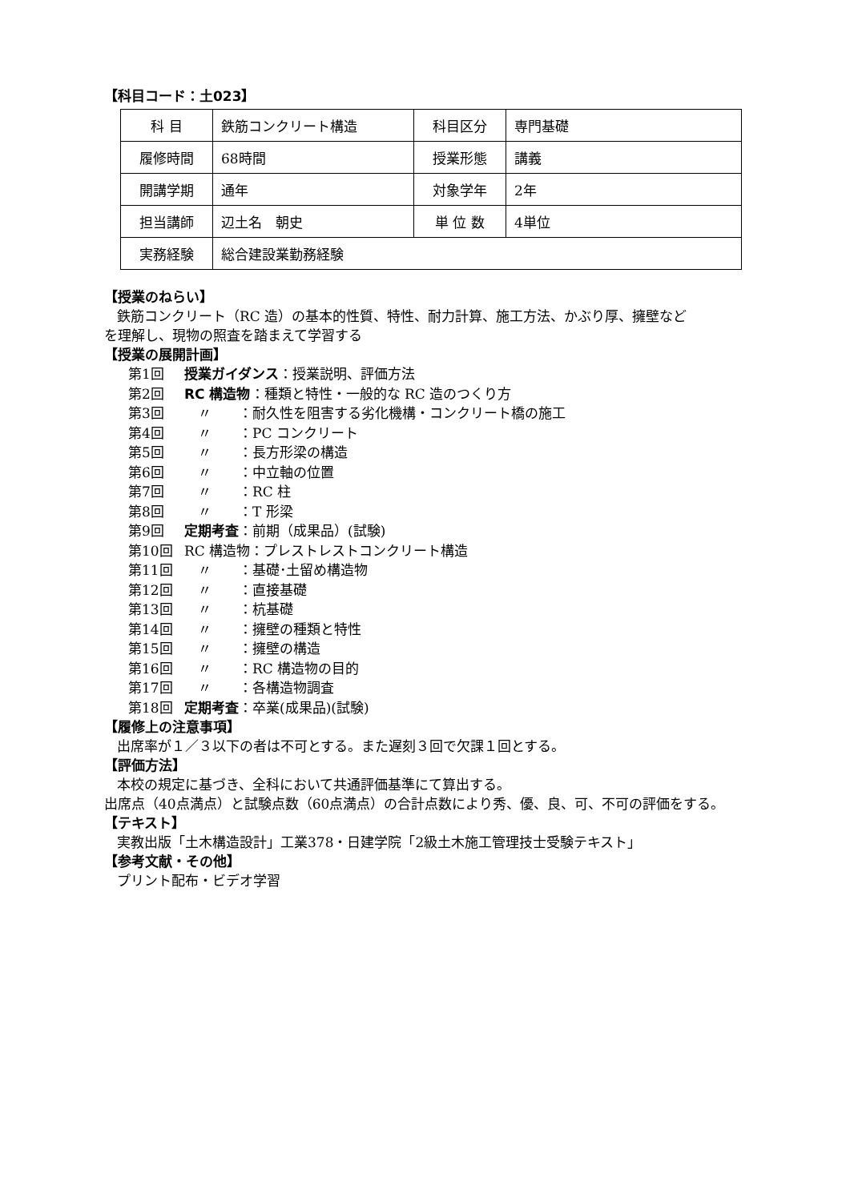【科目コード：土023】
| 科 目 | 鉄筋コンクリート構造 | 科目区分 | 専門基礎 |
| 履修時間 | 68時間 | 授業形態 | 講義 |
| 開講学期 | 通年 | 対象学年 | 2年 |
| 担当講師 | 辺土名 朝史 | 単 位 数 | 4単位 |
| 実務経験 | 総合建設業勤務経験 | | |
【授業のねらい】
鉄筋コンクリート（RC 造）の基本的性質、特性、耐力計算、施工方法、かぶり厚、擁壁など
を理解し、現物の照査を踏まえて学習する
【授業の展開計画】
第1回 授業ガイダンス：授業説明、評価方法
第2回 RC 構造物：種類と特性・一般的な RC 造のつくり方
第3回　〃　　：耐久性を阻害する劣化機構・コンクリート橋の施工
第4回　〃　　：PC コンクリート
第5回　〃　　：長方形梁の構造
第6回　〃　　：中立軸の位置
第7回　〃　　：RC 柱
第8回　〃　　：T 形梁
第9回 定期考査：前期（成果品）(試験)
第10回 RC 構造物：プレストレストコンクリート構造
第11回　〃　　：基礎･土留め構造物
第12回　〃　　：直接基礎
第13回　〃　　：杭基礎
第14回　〃　　：擁壁の種類と特性
第15回　〃　　：擁壁の構造
第16回　〃　　：RC 構造物の目的
第17回　〃　　：各構造物調査
第18回 定期考査：卒業(成果品)(試験)
【履修上の注意事項】
出席率が１／３以下の者は不可とする。また遅刻３回で欠課１回とする。
【評価方法】
本校の規定に基づき、全科において共通評価基準にて算出する。
出席点（40点満点）と試験点数（60点満点）の合計点数により秀、優、良、可、不可の評価をする。
【テキスト】
実教出版「土木構造設計」工業378・日建学院「2級土木施工管理技士受験テキスト」
【参考文献・その他】
プリント配布・ビデオ学習